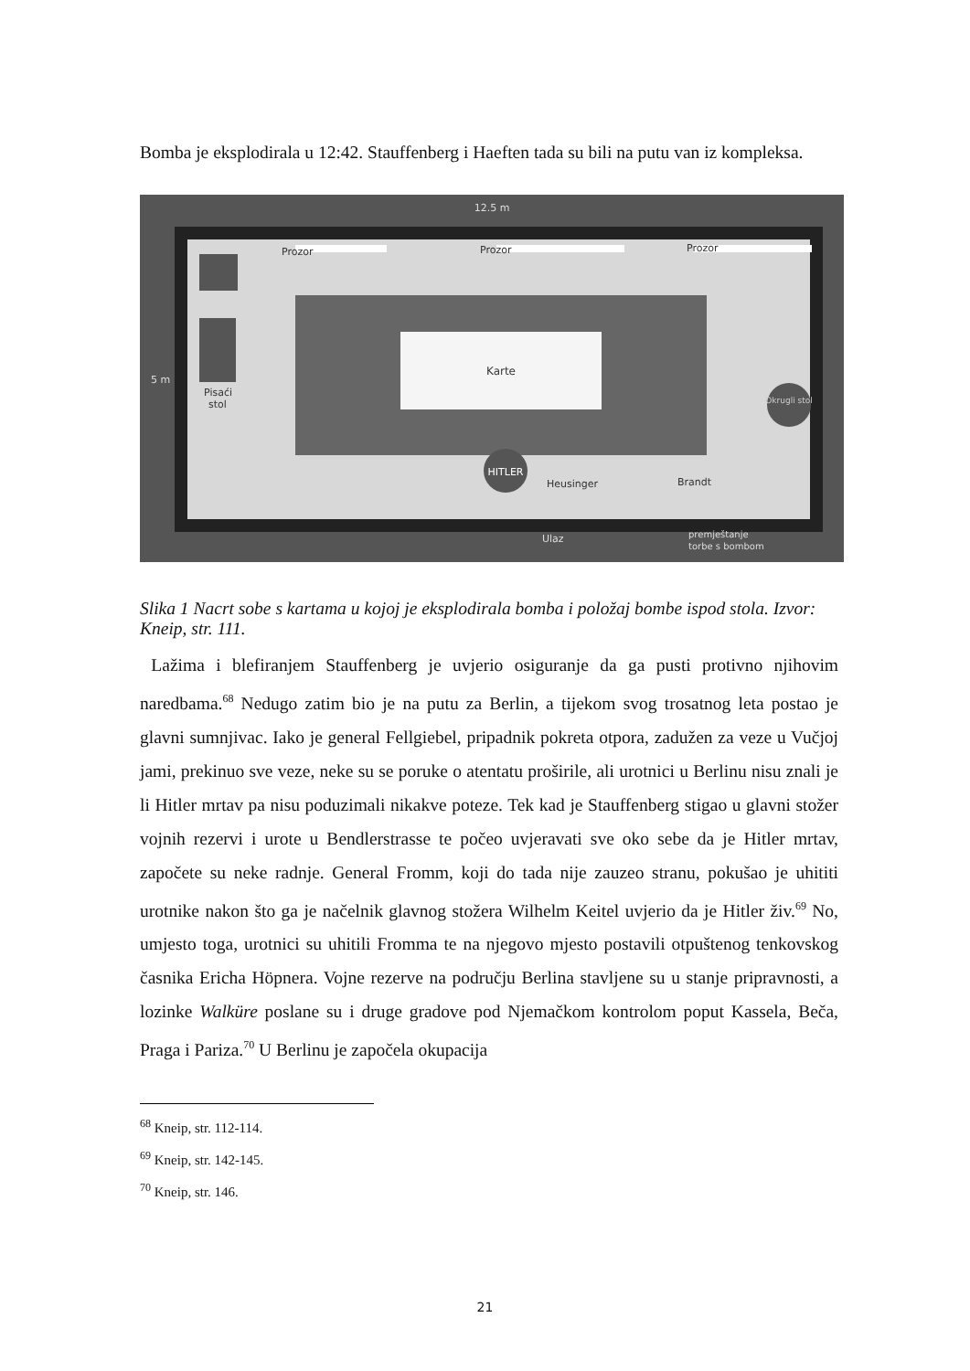Bomba je eksplodirala u 12:42. Stauffenberg i Haeften tada su bili na putu van iz kompleksa.
12.5 m
Prozor
Prozor
Prozor
Pisaći
stol
5 m
Karte
HITLER
Okrugli stol
Heusinger
Brandt
Ulaz
premještanje
torbe s bombom
Slika 1 Nacrt sobe s kartama u kojoj je eksplodirala bomba i položaj bombe ispod stola. Izvor: Kneip, str. 111.
Lažima i blefiranjem Stauffenberg je uvjerio osiguranje da ga pusti protivno njihovim naredbama.<sup>68</sup> Nedugo zatim bio je na putu za Berlin, a tijekom svog trosatnog leta postao je glavni sumnjivac. Iako je general Fellgiebel, pripadnik pokreta otpora, zadužen za veze u Vučjoj jami, prekinuo sve veze, neke su se poruke o atentatu proširile, ali urotnici u Berlinu nisu znali je li Hitler mrtav pa nisu poduzimali nikakve poteze. Tek kad je Stauffenberg stigao u glavni stožer vojnih rezervi i urote u Bendlerstrasse te počeo uvjeravati sve oko sebe da je Hitler mrtav, započete su neke radnje. General Fromm, koji do tada nije zauzeo stranu, pokušao je uhititi urotnike nakon što ga je načelnik glavnog stožera Wilhelm Keitel uvjerio da je Hitler živ.<sup>69</sup> No, umjesto toga, urotnici su uhitili Fromma te na njegovo mjesto postavili otpuštenog tenkovskog časnika Ericha Höpnera. Vojne rezerve na području Berlina stavljene su u stanje pripravnosti, a lozinke Walküre poslane su i druge gradove pod Njemačkom kontrolom poput Kassela, Beča, Praga i Pariza.<sup>70</sup> U Berlinu je započela okupacija
<sup>68</sup> Kneip, str. 112-114.
<sup>69</sup> Kneip, str. 142-145.
<sup>70</sup> Kneip, str. 146.
21